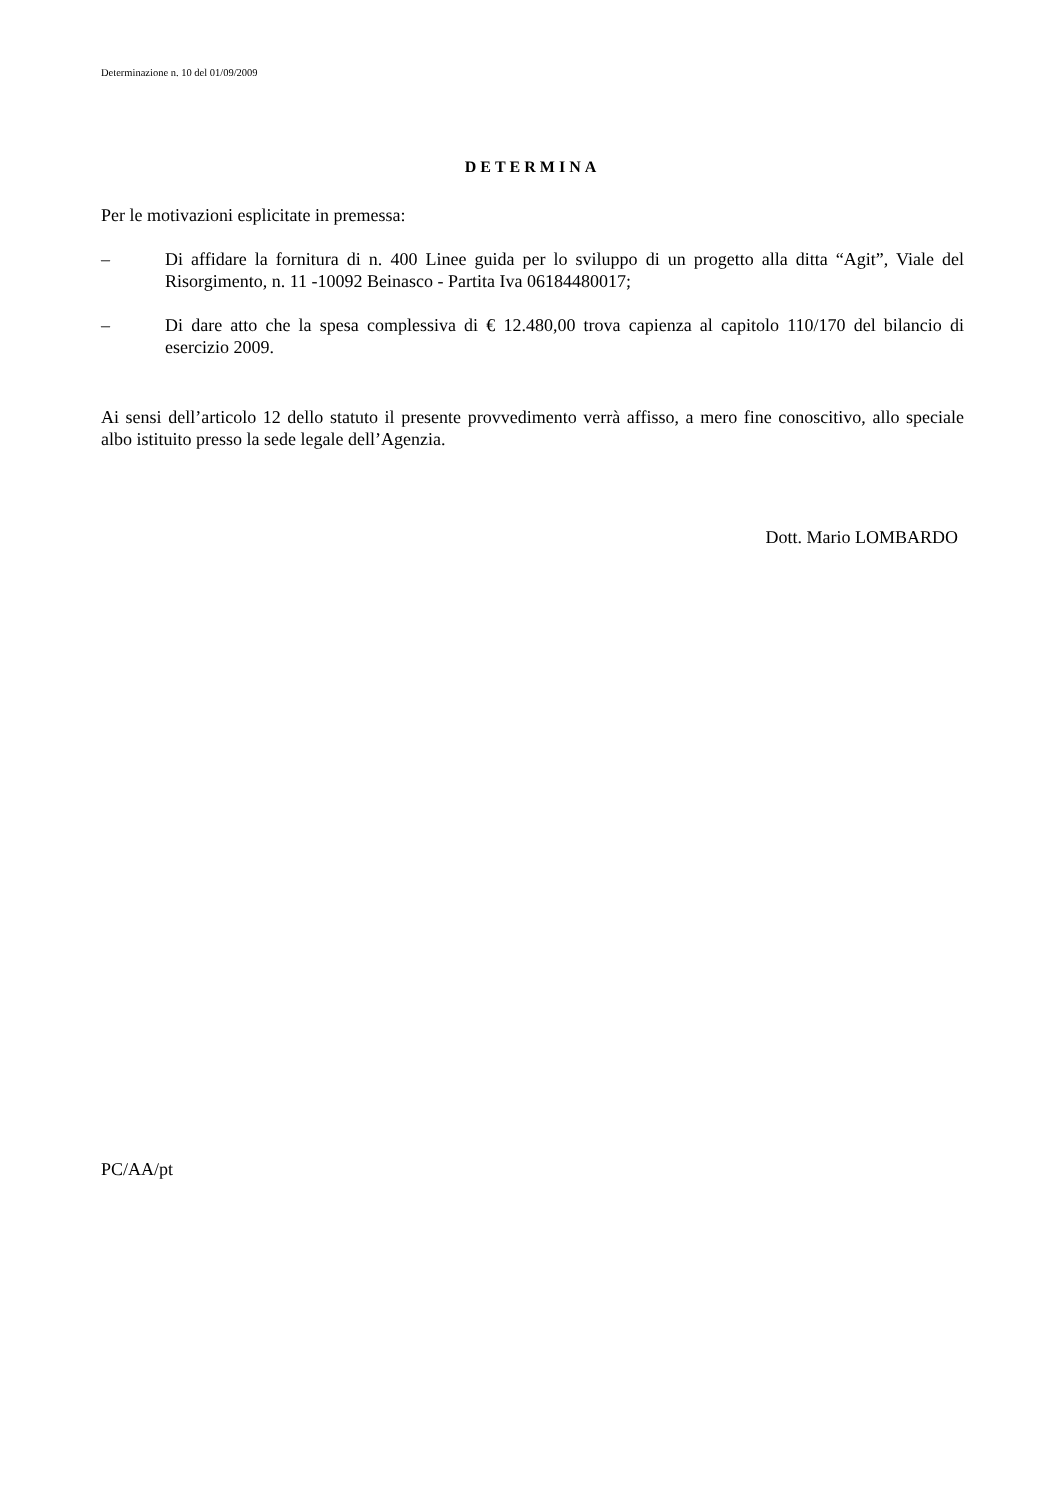Determinazione n. 10 del 01/09/2009
DETERMINA
Per le motivazioni esplicitate in premessa:
– Di affidare la fornitura di n. 400 Linee guida per lo sviluppo di un progetto alla ditta “Agit”, Viale del Risorgimento, n. 11 -10092 Beinasco - Partita Iva 06184480017;
– Di dare atto che la spesa complessiva di € 12.480,00 trova capienza al capitolo 110/170 del bilancio di esercizio 2009.
Ai sensi dell’articolo 12 dello statuto il presente provvedimento verrà affisso, a mero fine conoscitivo, allo speciale albo istituito presso la sede legale dell’Agenzia.
Dott. Mario LOMBARDO
PC/AA/pt